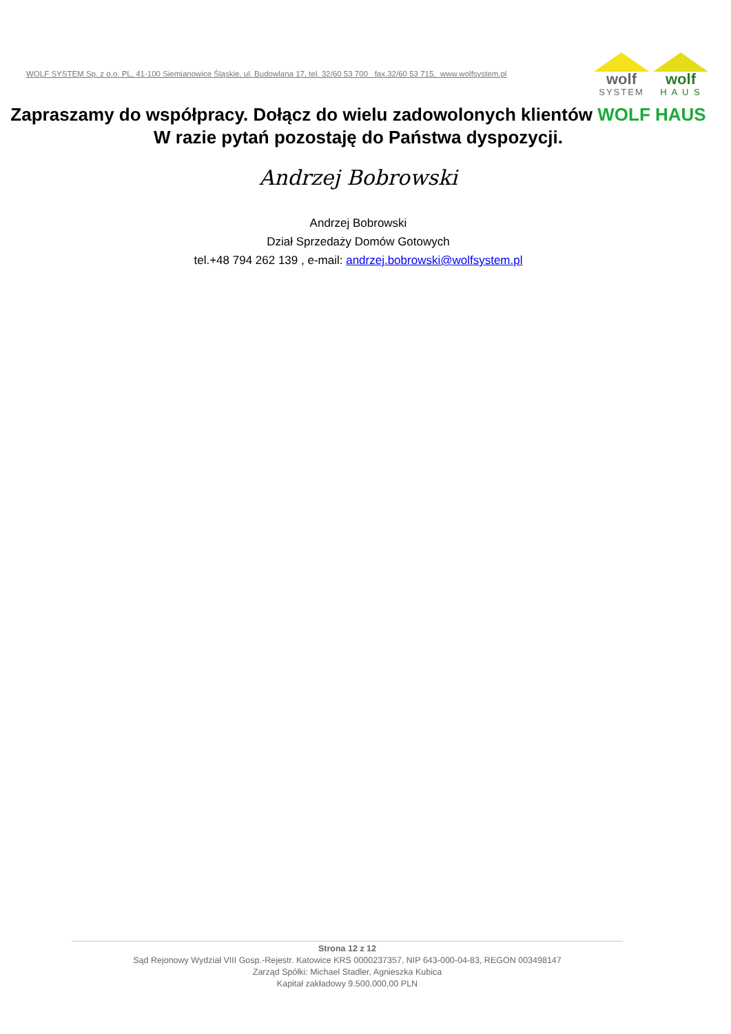WOLF SYSTEM Sp. z o.o. PL, 41-100 Siemianowice Śląskie, ul. Budowlana 17, tel. 32/60 53 700 fax.32/60 53 715, www.wolfsystem.pl
wolf
SYSTEM
wolf
H A U S
Zapraszamy do współpracy. Dołącz do wielu zadowolonych klientów WOLF HAUS
W razie pytań pozostaję do Państwa dyspozycji.
Andrzej Bobrowski
Andrzej Bobrowski
Dział Sprzedaży Domów Gotowych
tel.+48 794 262 139 , e-mail: andrzej.bobrowski@wolfsystem.pl
Strona 12 z 12
Sąd Rejonowy Wydział VIII Gosp.-Rejestr. Katowice KRS 0000237357, NIP 643-000-04-83, REGON 003498147
Zarząd Spółki: Michael Stadler, Agnieszka Kubica
Kapitał zakładowy 9.500.000,00 PLN